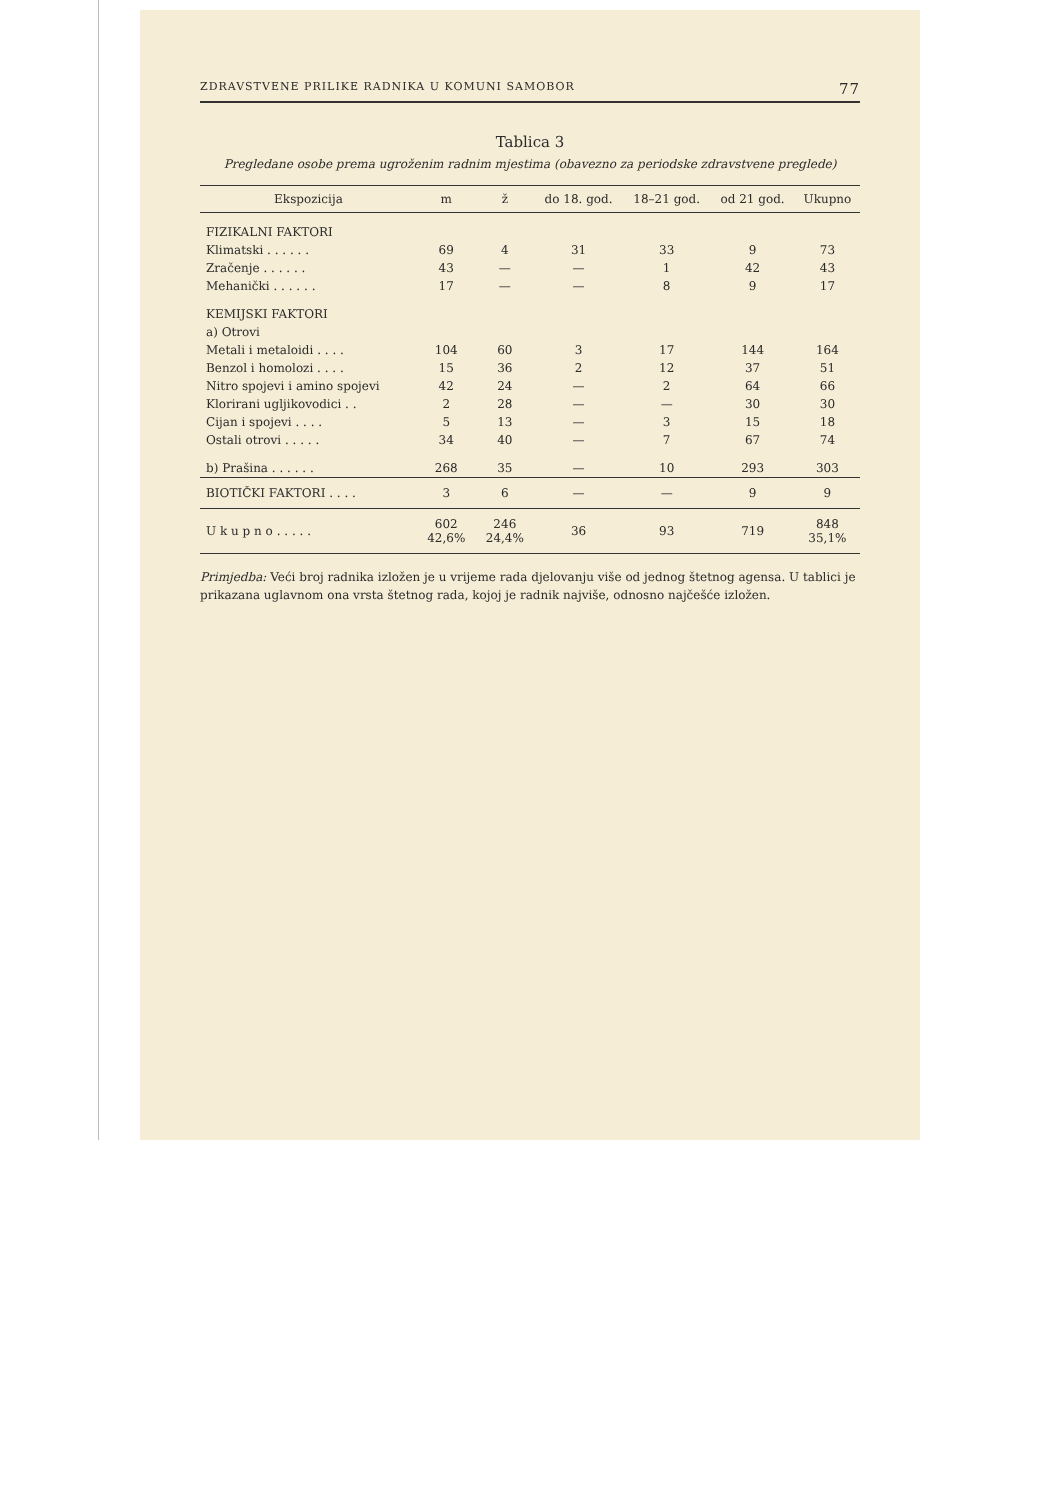ZDRAVSTVENE PRILIKE RADNIKA U KOMUNI SAMOBOR 77
Tablica 3
Pregledane osobe prema ugroženim radnim mjestima (obavezno za periodske zdravstvene preglede)
| Ekspozicija | m | ž | do 18. god. | 18–21 god. | od 21 god. | Ukupno |
| --- | --- | --- | --- | --- | --- | --- |
| FIZIKALNI FAKTORI | | | | | | |
| Klimatski . . . . . . | 69 | 4 | 31 | 33 | 9 | 73 |
| Zračenje . . . . . . | 43 | — | — | 1 | 42 | 43 |
| Mehanički . . . . . . | 17 | — | — | 8 | 9 | 17 |
| KEMIJSKI FAKTORI | | | | | | |
| a) Otrovi | | | | | | |
| Metali i metaloidi . . . . | 104 | 60 | 3 | 17 | 144 | 164 |
| Benzol i homolozi . . . . | 15 | 36 | 2 | 12 | 37 | 51 |
| Nitro spojevi i amino spojevi | 42 | 24 | — | 2 | 64 | 66 |
| Klorirani ugljikovodici . . | 2 | 28 | — | — | 30 | 30 |
| Cijan i spojevi . . . . | 5 | 13 | — | 3 | 15 | 18 |
| Ostali otrovi . . . . . | 34 | 40 | — | 7 | 67 | 74 |
| b) Prašina . . . . . . | 268 | 35 | — | 10 | 293 | 303 |
| BIOTIČKI FAKTORI . . . . | 3 | 6 | — | — | 9 | 9 |
| U k u p n o . . . . . | 602 42,6% | 246 24,4% | 36 | 93 | 719 | 848 35,1% |
Primjedba: Veći broj radnika izložen je u vrijeme rada djelovanju više od jednog štetnog agensa. U tablici je prikazana uglavnom ona vrsta štetnog rada, kojoj je radnik najviše, odnosno najčešće izložen.